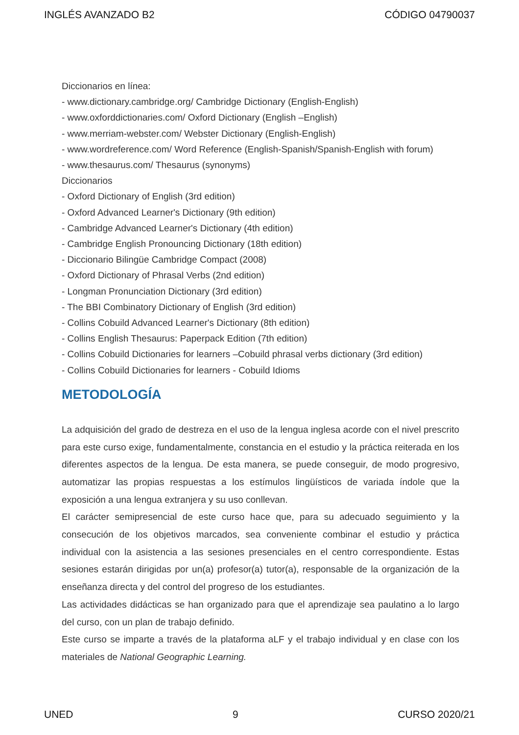INGLÉS AVANZADO B2 CÓDIGO 04790037
Diccionarios en línea:
- www.dictionary.cambridge.org/ Cambridge Dictionary (English-English)
- www.oxforddictionaries.com/ Oxford Dictionary (English –English)
- www.merriam-webster.com/ Webster Dictionary (English-English)
- www.wordreference.com/ Word Reference (English-Spanish/Spanish-English with forum)
- www.thesaurus.com/ Thesaurus (synonyms)
Diccionarios
- Oxford Dictionary of English (3rd edition)
- Oxford Advanced Learner's Dictionary (9th edition)
- Cambridge Advanced Learner's Dictionary (4th edition)
- Cambridge English Pronouncing Dictionary (18th edition)
- Diccionario Bilingüe Cambridge Compact (2008)
- Oxford Dictionary of Phrasal Verbs (2nd edition)
- Longman Pronunciation Dictionary (3rd edition)
- The BBI Combinatory Dictionary of English (3rd edition)
- Collins Cobuild Advanced Learner's Dictionary (8th edition)
- Collins English Thesaurus: Paperpack Edition (7th edition)
- Collins Cobuild Dictionaries for learners –Cobuild phrasal verbs dictionary (3rd edition)
- Collins Cobuild Dictionaries for learners - Cobuild Idioms
METODOLOGÍA
La adquisición del grado de destreza en el uso de la lengua inglesa acorde con el nivel prescrito para este curso exige, fundamentalmente, constancia en el estudio y la práctica reiterada en los diferentes aspectos de la lengua. De esta manera, se puede conseguir, de modo progresivo, automatizar las propias respuestas a los estímulos lingüísticos de variada índole que la exposición a una lengua extranjera y su uso conllevan.
El carácter semipresencial de este curso hace que, para su adecuado seguimiento y la consecución de los objetivos marcados, sea conveniente combinar el estudio y práctica individual con la asistencia a las sesiones presenciales en el centro correspondiente. Estas sesiones estarán dirigidas por un(a) profesor(a) tutor(a), responsable de la organización de la enseñanza directa y del control del progreso de los estudiantes.
Las actividades didácticas se han organizado para que el aprendizaje sea paulatino a lo largo del curso, con un plan de trabajo definido.
Este curso se imparte a través de la plataforma aLF y el trabajo individual y en clase con los materiales de National Geographic Learning.
UNED 9 CURSO 2020/21